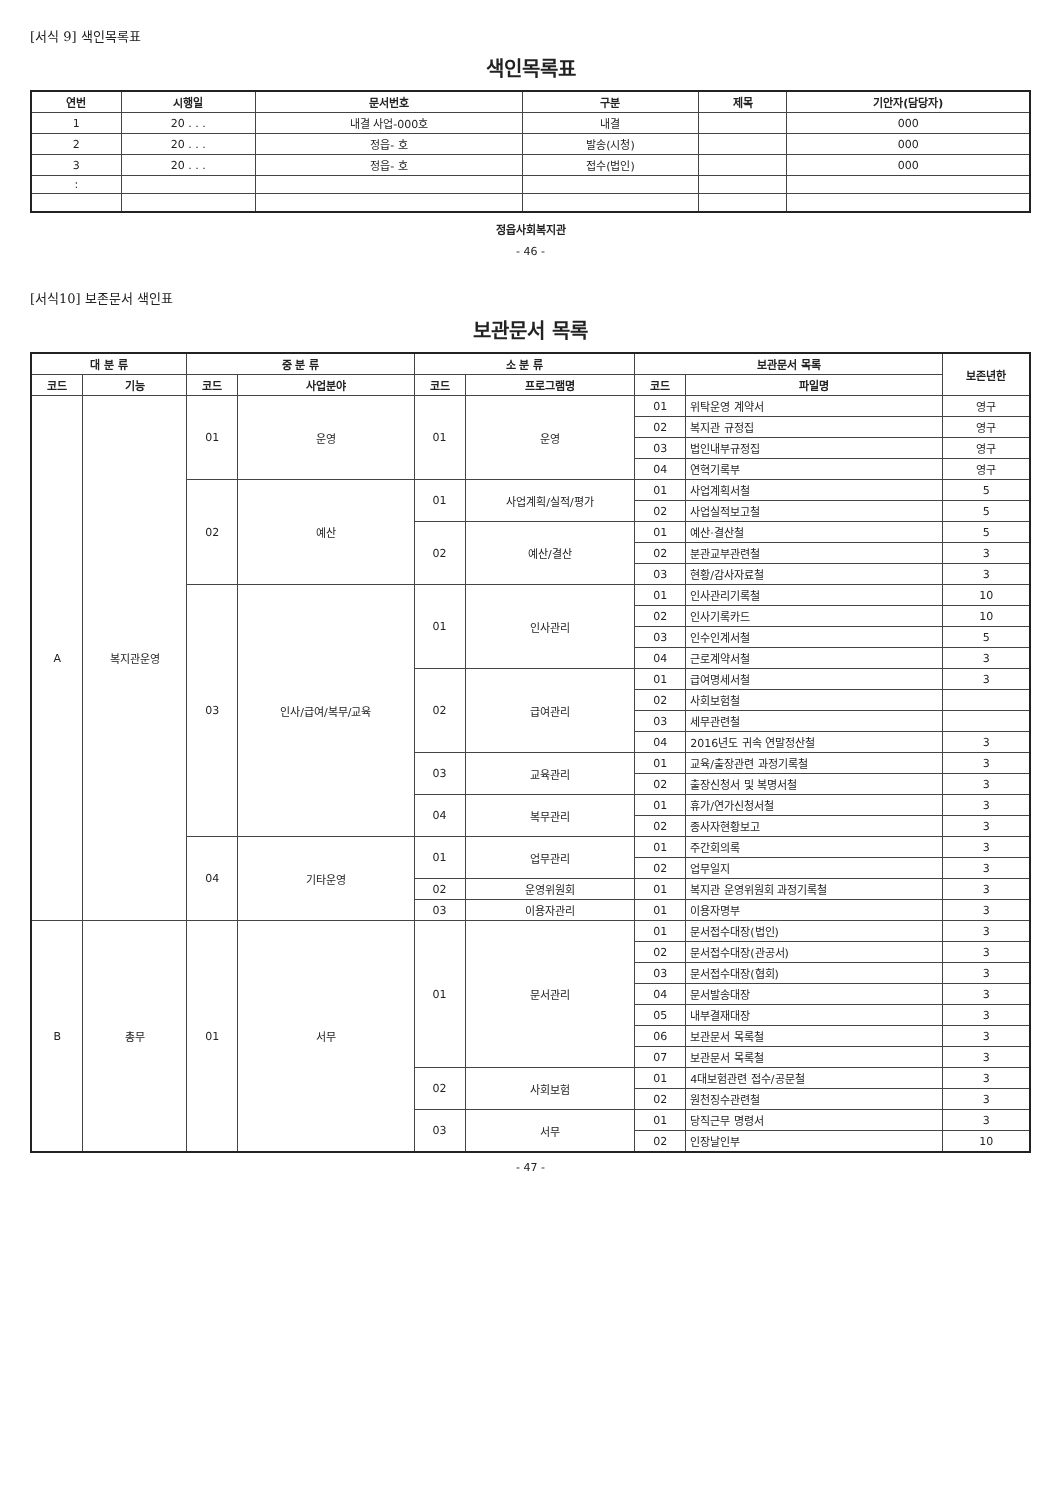[서식 9] 색인목록표
색인목록표
| 연번 | 시행일 | 문서번호 | 구분 | 제목 | 기안자(담당자) |
| --- | --- | --- | --- | --- | --- |
| 1 | 20 . . . | 내결 사업-000호 | 내결 | | 000 |
| 2 | 20 . . . | 정읍- 호 | 발송(시청) | | 000 |
| 3 | 20 . . . | 정읍- 호 | 접수(법인) | | 000 |
| : | | | | | |
정읍사회복지관
- 46 -
[서식10] 보존문서 색인표
보관문서 목록
| 대 분 류 | | 중 분 류 | | 소 분 류 | | 보관문서 목록 | | 보존년한 |
| --- | --- | --- | --- | --- | --- | --- | --- | --- |
| 코드 | 기능 | 코드 | 사업분야 | 코드 | 프로그램명 | 코드 | 파일명 | |
| A | 복지관운영 | 01 | 운영 | 01 | 운영 | 01 | 위탁운영 계약서 | 영구 |
| | | | | | | 02 | 복지관 규정집 | 영구 |
| | | | | | | 03 | 법인내부규정집 | 영구 |
| | | | | | | 04 | 연혁기록부 | 영구 |
| | | 02 | 예산 | 01 | 사업계획/실적/평가 | 01 | 사업계획서철 | 5 |
| | | | | | | 02 | 사업실적보고철 | 5 |
| | | | | 02 | 예산/결산 | 01 | 예산·결산철 | 5 |
| | | | | | | 02 | 분관교부관련철 | 3 |
| | | | | | | 03 | 현황/감사자료철 | 3 |
| | | 03 | 인사/급여/복무/교육 | 01 | 인사관리 | 01 | 인사관리기록철 | 10 |
| | | | | | | 02 | 인사기록카드 | 10 |
| | | | | | | 03 | 인수인계서철 | 5 |
| | | | | | | 04 | 근로계약서철 | 3 |
| | | | | 02 | 급여관리 | 01 | 급여명세서철 | 3 |
| | | | | | | 02 | 사회보험철 | |
| | | | | | | 03 | 세무관련철 | |
| | | | | | | 04 | 2016년도 귀속 연말정산철 | 3 |
| | | | | 03 | 교육관리 | 01 | 교육/출장관련 과정기록철 | 3 |
| | | | | | | 02 | 출장신청서 및 복명서철 | 3 |
| | | | | 04 | 복무관리 | 01 | 휴가/연가신청서철 | 3 |
| | | | | | | 02 | 종사자현황보고 | 3 |
| | | 04 | 기타운영 | 01 | 업무관리 | 01 | 주간회의록 | 3 |
| | | | | | | 02 | 업무일지 | 3 |
| | | | | 02 | 운영위원회 | 01 | 복지관 운영위원회 과정기록철 | 3 |
| | | | | 03 | 이용자관리 | 01 | 이용자명부 | 3 |
| B | 총무 | 01 | 서무 | 01 | 문서관리 | 01 | 문서접수대장(법인) | 3 |
| | | | | | | 02 | 문서접수대장(관공서) | 3 |
| | | | | | | 03 | 문서접수대장(협회) | 3 |
| | | | | | | 04 | 문서발송대장 | 3 |
| | | | | | | 05 | 내부결재대장 | 3 |
| | | | | | | 06 | 보관문서 목록철 | 3 |
| | | | | | | 07 | 보관문서 목록철 | 3 |
| | | | | 02 | 사회보험 | 01 | 4대보험관련 접수/공문철 | 3 |
| | | | | | | 02 | 원천징수관련철 | 3 |
| | | | | 03 | 서무 | 01 | 당직근무 명령서 | 3 |
| | | | | | | 02 | 인장날인부 | 10 |
- 47 -